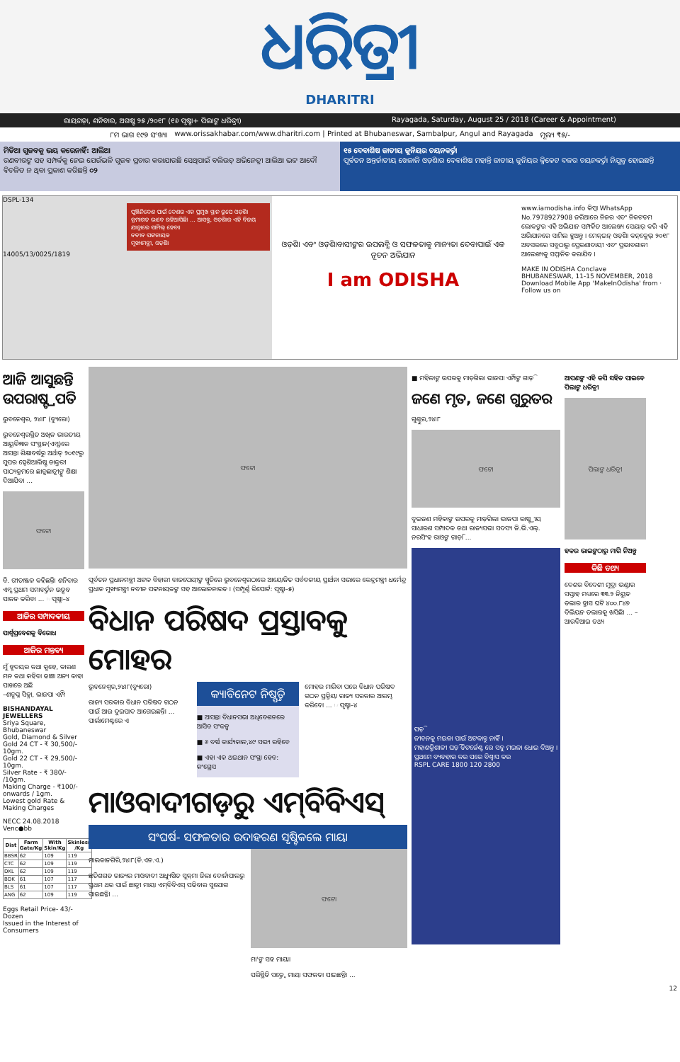ଧରିତ୍ରୀ
DHARITRI
ରାୟଗଡ଼ା, ଶନିବାର, ଅଗଷ୍ଟ ୨୫ /୨୦୧୮ (୧୬ ପୃଷ୍ଠା+ ପିଲାଙ୍କ ଧରିତ୍ରୀ) Rayagada, Saturday, August 25 / 2018 (Career & Appointment)
୮ମ ଭାଗ ୧୯୭ ସଂଖ୍ୟା www.orissakhabar.com/www.dharitri.com | Printed at Bhubaneswar, Sambalpur, Angul and Rayagada ମୂଲ୍ୟ ₹୫/-
ମିଡିଆ ଗୁଜବକୁ ଭୟ କରେନାହିଁ: ଆଲିଆ
ରଣବୀରଙ୍କ ସହ ସମ୍ପର୍କକୁ ନେଇ ଯେଉଁଭଳି ଗୁଜବ ପ୍ରଚାର କରାଯାଉଛି ସେଥିପାଇଁ ବଲିଉଡ୍ ଅଭିନେତ୍ରୀ ଆଲିଆ ଭଟ୍ଟ ଆଦୌ ବିଚଳିତ ନ ଥିବା ପ୍ରକାଶ କରିଛନ୍ତି ୦୨
୧୫ ଦେବାଶିଷ ଜାତୀୟ ଜୁନିୟର ଚୟନକର୍ତ୍ତା
ପୂର୍ବତନ ଅନ୍ତର୍ଜାତୀୟ ଖେଳାଳି ଓଡ଼ିଶାର ଦେବାଶିଷ ମହାନ୍ତି ଜାତୀୟ ଜୁନିୟର କ୍ରିକେଟ ଦଳର ଚୟନକର୍ତ୍ତା ନିଯୁକ୍ତ ହୋଇଛନ୍ତି
DSPL-134
ପୁଞ୍ଜିନିବେଶ ପାଇଁ ଦେଶର ଏକ ପ୍ରମୁଖ ସ୍ଥାନ ରୂପେ ଓଡ଼ିଶା କ୍ରମାଗତ ଭାବେ ରହିଆସିଛି। ... ଆସନ୍ତୁ, ଓଡ଼ିଶାର ଏହି ବିଜୟ ଯାତ୍ରାରେ ସାମିଲ୍ ହେବା।
ନବୀନ ପଟ୍ଟନାୟକ
ମୁଖ୍ୟମନ୍ତ୍ରୀ, ଓଡ଼ିଶା
14005/13/0025/1819
ଓଡ଼ିଶା ଏବଂ ଓଡ଼ିଶାବାସୀଙ୍କର ଉପଲବ୍ଧି ଓ ସଫଳତାକୁ ମାନ୍ୟତା ଦେବାପାଇଁ ଏକ ନୂତନ ଅଭିଯାନ
I am ODISHA
www.iamodisha.info କିମ୍ବା WhatsApp No.7978927908 ଜରିଆରେ ନିଜର ଏବଂ ନିକଟତମ ଲୋକଙ୍କର ଏହି ଅଭିଯାନ ସମ୍ପର୍କିତ ଆଲେଖ୍ୟ ସେୟାର୍ କରି ଏହି ଅଭିଯାନରେ ସାମିଲ ହୁଅନ୍ତୁ । ମେକ୍ଇନ୍ ଓଡ଼ିଶା କନ୍‌କ୍ଲେଭ୍ ୨୦୧୮ ଅବସରରେ ସବୁଠାରୁ ପ୍ରେରଣାଦାୟୀ ଏବଂ ପ୍ରଭାବଶାଳୀ ଆଲେଖ୍ୟକୁ ସମ୍ମାନିତ କରାଯିବ ।
MAKE IN ODISHA Conclave
BHUBANESWAR, 11-15 NOVEMBER, 2018
Download Mobile App 'MakeInOdisha' from · Follow us on
ଆଜି ଆସୁଛନ୍ତି ଉପରାଷ୍ଟ୍ରପତି
ଭୁବନେଶ୍ୱର, ୨୪।୮ (ବ୍ୟୁରୋ)
ଭୁବନେଶ୍ୱରସ୍ଥିତ ଅଖିଳ ଭାରତୀୟ ଆୟୁର୍ବିଜ୍ଞାନ ସଂସ୍ଥାନ(ଏମ୍ସ)ରେ ଆସନ୍ତା ଶିକ୍ଷାବର୍ଷରୁ ଅର୍ଥାତ୍ ୨୦୧୯ରୁ ସୁପର ସ୍ପେଶିଆଲିଷ୍ଟ ଡାକ୍ତରୀ ପାଠ୍ୟକ୍ରମରେ ଛାତ୍ରଛାତ୍ରୀଙ୍କୁ ଶିକ୍ଷା ଦିଆଯିବ। ...
ଫଟୋ
ବି. ଗୀତାଞ୍ଜଳ କହିଛନ୍ତି। ଶନିବାର ଏମ୍ସ ପ୍ରଥମ ସମାବର୍ତ୍ତନ ଉତ୍ସବ ପାଳନ କରିବ। ... ☞ପୃଷ୍ଠା–୪
ଆଜିର ସମ୍ପାଦକୀୟ
ପାର୍ଶ୍ୱପ୍ରବେଶକୁ ବିରୋଧ
ଆଜିର ମନ୍ତବ୍ୟ
ମୁଁ ହୃଦୟର କଥା କୁହେ, କାରଣ ମନ କଥା କହିବା ଢାଞ୍ଚା ଅନ୍ୟ କାହା ପାଖରେ ଅଛି
–ଶତ୍ରୁଘ୍ନ ସିହ୍ନା, ଭାଜପା ଏମ୍ପି
BISHANDAYAL JEWELLERS
Sriya Square, Bhubaneswar
Gold, Diamond & Silver
Gold 24 CT - ₹ 30,500/- 10gm.
Gold 22 CT - ₹ 29,500/- 10gm.
Silver Rate - ₹ 380/- /10gm.
Making Charge - ₹100/- onwards / 1gm.
Lowest gold Rate & Making Charges
NECC 24.08.2018 Venc●bb
| Dist | Farm Gate/Kg | With Skin/Kg | Skinless /Kg |
| --- | --- | --- | --- |
| BBSR | 62 | 109 | 119 |
| CTC | 62 | 109 | 119 |
| DKL | 62 | 109 | 119 |
| BDK | 61 | 107 | 117 |
| BLS | 61 | 107 | 117 |
| ANG | 62 | 109 | 119 |
Eggs Retail Price- 43/-Dozen
Issued in the Interest of Consumers
ଫଟୋ
ପୂର୍ବତନ ପ୍ରଧାନମନ୍ତ୍ରୀ ଅଟଳ ବିହାରୀ ବାଜପେୟୀଙ୍କ ସ୍ମୃତିରେ ଭୁବନେଶ୍ୱରଠାରେ ଆୟୋଜିତ ସର୍ବଦଳୀୟ ପ୍ରାର୍ଥନା ସଭାରେ କେନ୍ଦ୍ରମନ୍ତ୍ରୀ ଧର୍ମେନ୍ଦ୍ର ପ୍ରଧାନ ମୁଖ୍ୟମନ୍ତ୍ରୀ ନବୀନ ପଟ୍ଟନାୟକଙ୍କ ସହ ଆଲୋଚନାରତ । (ସମ୍ପୂର୍ଣ୍ଣ ରିପୋର୍ଟ: ପୃଷ୍ଠା–୫)
ବିଧାନ ପରିଷଦ ପ୍ରସ୍ତାବକୁ ମୋହର
ଭୁବନେଶ୍ୱର,୨୪।୮(ବ୍ୟୁରୋ)
ରାଜ୍ୟ ସରକାର ବିଧାନ ପରିଷଦ ଗଠନ ପାଇଁ ଆଉ ଦୁଇପାଦ ଆଗେଇଛନ୍ତି। ... ପାର୍ଲାମେଣ୍ଟରେ ଏ
କ୍ୟାବିନେଟ ନିଷ୍ପତ୍ତି
■ ଆସନ୍ତା ବିଧାନସଭା ଅଧିବେଶନରେ ଆସିବ ସଂକଳ୍ପ
■ ୬ ବର୍ଷ କାର୍ଯ୍ୟକାଳ,୪୯ ସଭ୍ୟ ରହିବେ
■ ଏହା ଏକ ଥଇଥାନ ସଂସ୍ଥା ହେବ: କଂଗ୍ରେସ
ମୋହର ମାରିବା ପରେ ବିଧାନ ପରିଷଦ ଗଠନ ପ୍ରକ୍ରିୟା ରାଜ୍ୟ ସରକାର ଆରମ୍ଭ କରିବେ। ... ☞ପୃଷ୍ଠା–୪
ମାଓବାଦୀଗଡ଼ରୁ ଏମ୍‌ବିବିଏସ୍
ସଂଘର୍ଷ- ସଫଳତାର ଉଦାହରଣ ସୃଷ୍ଟିକଲେ ମାୟା
ମାଲକାନଗିରି,୨୪।୮(ଡି.ଏନ.ଏ.)
ଛତିଶଗଡ ରାଜ୍ୟର ମାଓବାଦୀ ଅଧ୍ୟୁଷିତ ସୁକ୍‌ମା ଜିଲା ଦୋର୍ନାପାଲରୁ ପ୍ରଥମ ଥର ପାଇଁ ଛାତ୍ରୀ ମାୟା ଏମ୍‌ବିବିଏସ୍ ପଢିବାର ସୁଯୋଗ ପାଇଛନ୍ତି। ...
ଫଟୋ
ମା'ଙ୍କ ସହ ମାୟା।
ପରିସ୍ଥିତି ସତ୍ତ୍ୱେ ମାୟା ସଫଳତା ପାଇଛନ୍ତି। ...
■ ମହିଳାଙ୍କ ଉପରକୁ ମାଡ଼ିଗଲା ଭାଜପା ଏମ୍ପିଙ୍କ ଗାଡ଼ି
ଜଣେ ମୃତ, ଜଣେ ଗୁରୁତର
ଗୁଣ୍ଟୁର,୨୪।୮
ଫଟୋ
ଦୁଇଜଣ ମହିଳାଙ୍କ ଉପରକୁ ମାଡ଼ିଗଲା ଭାଜପା ରାଷ୍ଟ୍ରୀୟ ସାଧାରଣ ସମ୍ପାଦକ ତଥା ରାଜ୍ୟସଭା ସଦସ୍ୟ ଜି.ଭି.ଏଲ୍. ନରସିଂହ ରାଓଙ୍କ ଗାଡ଼ି। ...
ଘଡ଼ି
ଜୀବନକୁ ମଇଳା ପାଇଁ ଅଟକାନ୍ତୁ ନାହିଁ ।
ମହାଶକ୍ତିଶାଳୀ ଘଡ଼ି ଡିଟର୍ଜେଣ୍ଟ ରେ ସବୁ ମଇଳା ଧୋଇ ଦିଅନ୍ତୁ ।
ପ୍ରଥମେ ବ୍ୟବହାର କର ପରେ ବିଶ୍ୱାସ କର
RSPL CARE 1800 120 2800
ଆପଣଙ୍କ ଏହି କପି ସହିତ ପାଇବେ ପିଲାଙ୍କ ଧରିତ୍ରୀ
ପିଲାଙ୍କ ଧରିତ୍ରୀ
ହକର ଭାଇଙ୍କଠାରୁ ମାଗି ନିଅନ୍ତୁ
କିଛି ତଥ୍ୟ
ଦେଶର ବିଦେଶୀ ମୁଦ୍ରା ଭଣ୍ଡାର ସପ୍ତାହ ମଧ୍ୟରେ ୩୩.୨ ନିୟୁତ ଡଲାର ହ୍ରାସ ଘଟି ୪୦୦.୮୪୭ ବିଲିୟନ ଡଲାରକୁ ଖସିଛି। ... – ଆରବିଆଇ ତଥ୍ୟ
12